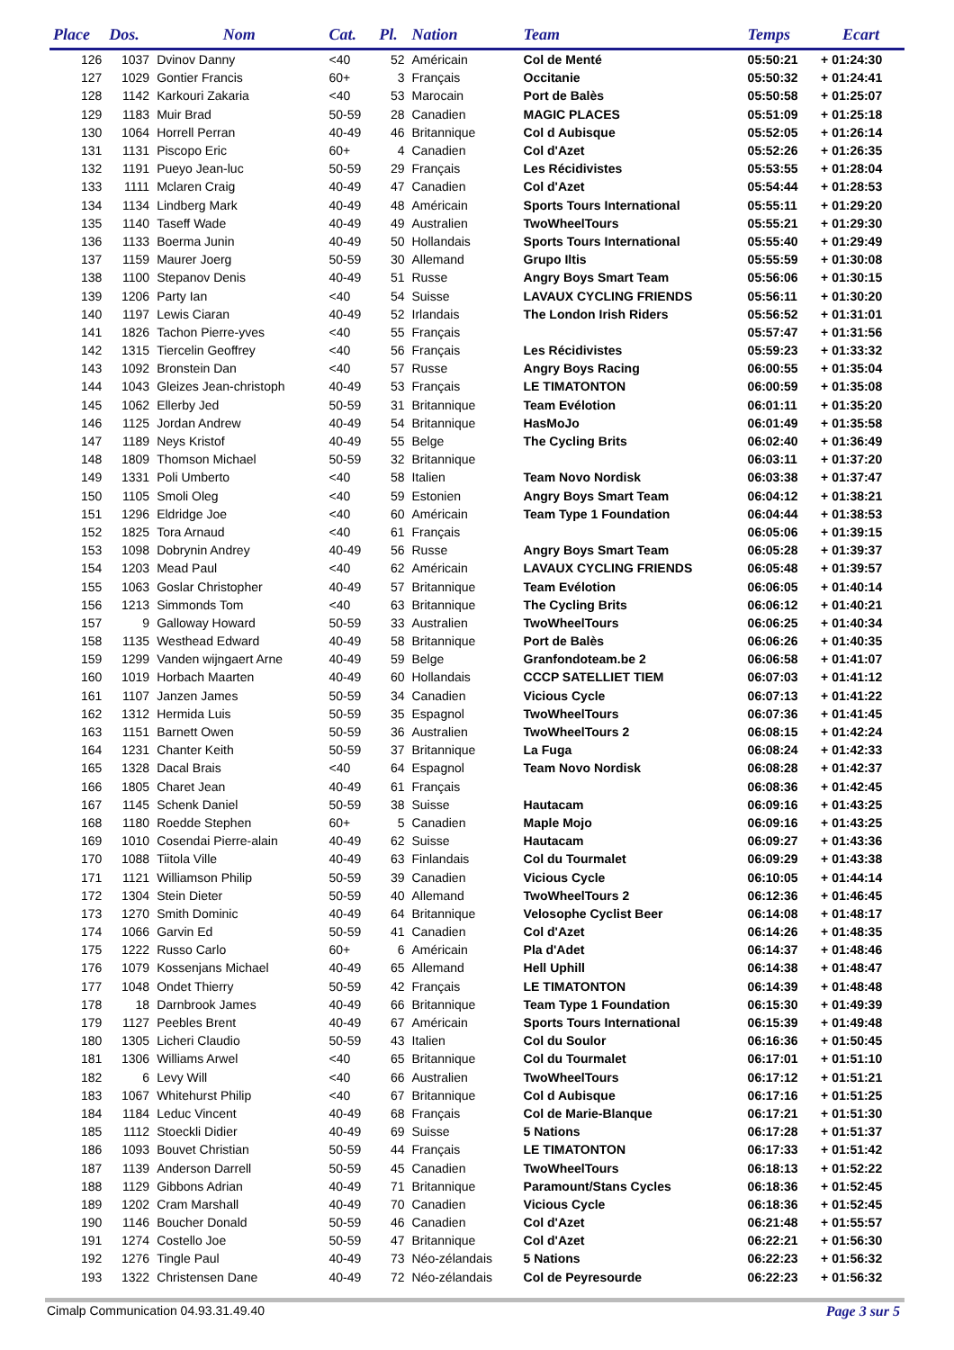| Place | Dos. | Nom | Cat. | Pl. | Nation | Team | Temps | Ecart |
| --- | --- | --- | --- | --- | --- | --- | --- | --- |
| 126 | 1037 | Dvinov Danny | <40 | 52 | Américain | Col de Menté | 05:50:21 | + 01:24:30 |
| 127 | 1029 | Gontier Francis | 60+ | 3 | Français | Occitanie | 05:50:32 | + 01:24:41 |
| 128 | 1142 | Karkouri Zakaria | <40 | 53 | Marocain | Port de Balès | 05:50:58 | + 01:25:07 |
| 129 | 1183 | Muir Brad | 50-59 | 28 | Canadien | MAGIC PLACES | 05:51:09 | + 01:25:18 |
| 130 | 1064 | Horrell Perran | 40-49 | 46 | Britannique | Col d Aubisque | 05:52:05 | + 01:26:14 |
| 131 | 1131 | Piscopo Eric | 60+ | 4 | Canadien | Col d'Azet | 05:52:26 | + 01:26:35 |
| 132 | 1191 | Pueyo Jean-luc | 50-59 | 29 | Français | Les Récidivistes | 05:53:55 | + 01:28:04 |
| 133 | 1111 | Mclaren Craig | 40-49 | 47 | Canadien | Col d'Azet | 05:54:44 | + 01:28:53 |
| 134 | 1134 | Lindberg Mark | 40-49 | 48 | Américain | Sports Tours International | 05:55:11 | + 01:29:20 |
| 135 | 1140 | Taseff Wade | 40-49 | 49 | Australien | TwoWheelTours | 05:55:21 | + 01:29:30 |
| 136 | 1133 | Boerma Junin | 40-49 | 50 | Hollandais | Sports Tours International | 05:55:40 | + 01:29:49 |
| 137 | 1159 | Maurer Joerg | 50-59 | 30 | Allemand | Grupo Iltis | 05:55:59 | + 01:30:08 |
| 138 | 1100 | Stepanov Denis | 40-49 | 51 | Russe | Angry Boys Smart Team | 05:56:06 | + 01:30:15 |
| 139 | 1206 | Party Ian | <40 | 54 | Suisse | LAVAUX CYCLING FRIENDS | 05:56:11 | + 01:30:20 |
| 140 | 1197 | Lewis Ciaran | 40-49 | 52 | Irlandais | The London Irish Riders | 05:56:52 | + 01:31:01 |
| 141 | 1826 | Tachon Pierre-yves | <40 | 55 | Français | | 05:57:47 | + 01:31:56 |
| 142 | 1315 | Tiercelin Geoffrey | <40 | 56 | Français | Les Récidivistes | 05:59:23 | + 01:33:32 |
| 143 | 1092 | Bronstein Dan | <40 | 57 | Russe | Angry Boys Racing | 06:00:55 | + 01:35:04 |
| 144 | 1043 | Gleizes Jean-christoph | 40-49 | 53 | Français | LE TIMATONTON | 06:00:59 | + 01:35:08 |
| 145 | 1062 | Ellerby Jed | 50-59 | 31 | Britannique | Team Evélotion | 06:01:11 | + 01:35:20 |
| 146 | 1125 | Jordan Andrew | 40-49 | 54 | Britannique | HasMoJo | 06:01:49 | + 01:35:58 |
| 147 | 1189 | Neys Kristof | 40-49 | 55 | Belge | The Cycling Brits | 06:02:40 | + 01:36:49 |
| 148 | 1809 | Thomson Michael | 50-59 | 32 | Britannique | | 06:03:11 | + 01:37:20 |
| 149 | 1331 | Poli Umberto | <40 | 58 | Italien | Team Novo Nordisk | 06:03:38 | + 01:37:47 |
| 150 | 1105 | Smoli Oleg | <40 | 59 | Estonien | Angry Boys Smart Team | 06:04:12 | + 01:38:21 |
| 151 | 1296 | Eldridge Joe | <40 | 60 | Américain | Team Type 1 Foundation | 06:04:44 | + 01:38:53 |
| 152 | 1825 | Tora Arnaud | <40 | 61 | Français | | 06:05:06 | + 01:39:15 |
| 153 | 1098 | Dobrynin Andrey | 40-49 | 56 | Russe | Angry Boys Smart Team | 06:05:28 | + 01:39:37 |
| 154 | 1203 | Mead Paul | <40 | 62 | Américain | LAVAUX CYCLING FRIENDS | 06:05:48 | + 01:39:57 |
| 155 | 1063 | Goslar Christopher | 40-49 | 57 | Britannique | Team Evélotion | 06:06:05 | + 01:40:14 |
| 156 | 1213 | Simmonds Tom | <40 | 63 | Britannique | The Cycling Brits | 06:06:12 | + 01:40:21 |
| 157 | 9 | Galloway Howard | 50-59 | 33 | Australien | TwoWheelTours | 06:06:25 | + 01:40:34 |
| 158 | 1135 | Westhead Edward | 40-49 | 58 | Britannique | Port de Balès | 06:06:26 | + 01:40:35 |
| 159 | 1299 | Vanden wijngaert Arne | 40-49 | 59 | Belge | Granfondoteam.be 2 | 06:06:58 | + 01:41:07 |
| 160 | 1019 | Horbach Maarten | 40-49 | 60 | Hollandais | CCCP SATELLIET TIEM | 06:07:03 | + 01:41:12 |
| 161 | 1107 | Janzen James | 50-59 | 34 | Canadien | Vicious Cycle | 06:07:13 | + 01:41:22 |
| 162 | 1312 | Hermida Luis | 50-59 | 35 | Espagnol | TwoWheelTours | 06:07:36 | + 01:41:45 |
| 163 | 1151 | Barnett Owen | 50-59 | 36 | Australien | TwoWheelTours 2 | 06:08:15 | + 01:42:24 |
| 164 | 1231 | Chanter Keith | 50-59 | 37 | Britannique | La Fuga | 06:08:24 | + 01:42:33 |
| 165 | 1328 | Dacal Brais | <40 | 64 | Espagnol | Team Novo Nordisk | 06:08:28 | + 01:42:37 |
| 166 | 1805 | Charet Jean | 40-49 | 61 | Français | | 06:08:36 | + 01:42:45 |
| 167 | 1145 | Schenk Daniel | 50-59 | 38 | Suisse | Hautacam | 06:09:16 | + 01:43:25 |
| 168 | 1180 | Roedde Stephen | 60+ | 5 | Canadien | Maple Mojo | 06:09:16 | + 01:43:25 |
| 169 | 1010 | Cosendai Pierre-alain | 40-49 | 62 | Suisse | Hautacam | 06:09:27 | + 01:43:36 |
| 170 | 1088 | Tiitola Ville | 40-49 | 63 | Finlandais | Col du Tourmalet | 06:09:29 | + 01:43:38 |
| 171 | 1121 | Williamson Philip | 50-59 | 39 | Canadien | Vicious Cycle | 06:10:05 | + 01:44:14 |
| 172 | 1304 | Stein Dieter | 50-59 | 40 | Allemand | TwoWheelTours 2 | 06:12:36 | + 01:46:45 |
| 173 | 1270 | Smith Dominic | 40-49 | 64 | Britannique | Velosophe Cyclist Beer | 06:14:08 | + 01:48:17 |
| 174 | 1066 | Garvin Ed | 50-59 | 41 | Canadien | Col d'Azet | 06:14:26 | + 01:48:35 |
| 175 | 1222 | Russo Carlo | 60+ | 6 | Américain | Pla d'Adet | 06:14:37 | + 01:48:46 |
| 176 | 1079 | Kossenjans Michael | 40-49 | 65 | Allemand | Hell Uphill | 06:14:38 | + 01:48:47 |
| 177 | 1048 | Ondet Thierry | 50-59 | 42 | Français | LE TIMATONTON | 06:14:39 | + 01:48:48 |
| 178 | 18 | Darnbrook James | 40-49 | 66 | Britannique | Team Type 1 Foundation | 06:15:30 | + 01:49:39 |
| 179 | 1127 | Peebles Brent | 40-49 | 67 | Américain | Sports Tours International | 06:15:39 | + 01:49:48 |
| 180 | 1305 | Licheri Claudio | 50-59 | 43 | Italien | Col du Soulor | 06:16:36 | + 01:50:45 |
| 181 | 1306 | Williams Arwel | <40 | 65 | Britannique | Col du Tourmalet | 06:17:01 | + 01:51:10 |
| 182 | 6 | Levy Will | <40 | 66 | Australien | TwoWheelTours | 06:17:12 | + 01:51:21 |
| 183 | 1067 | Whitehurst Philip | <40 | 67 | Britannique | Col d Aubisque | 06:17:16 | + 01:51:25 |
| 184 | 1184 | Leduc Vincent | 40-49 | 68 | Français | Col de Marie-Blanque | 06:17:21 | + 01:51:30 |
| 185 | 1112 | Stoeckli Didier | 40-49 | 69 | Suisse | 5 Nations | 06:17:28 | + 01:51:37 |
| 186 | 1093 | Bouvet Christian | 50-59 | 44 | Français | LE TIMATONTON | 06:17:33 | + 01:51:42 |
| 187 | 1139 | Anderson Darrell | 50-59 | 45 | Canadien | TwoWheelTours | 06:18:13 | + 01:52:22 |
| 188 | 1129 | Gibbons Adrian | 40-49 | 71 | Britannique | Paramount/Stans Cycles | 06:18:36 | + 01:52:45 |
| 189 | 1202 | Cram Marshall | 40-49 | 70 | Canadien | Vicious Cycle | 06:18:36 | + 01:52:45 |
| 190 | 1146 | Boucher Donald | 50-59 | 46 | Canadien | Col d'Azet | 06:21:48 | + 01:55:57 |
| 191 | 1274 | Costello Joe | 50-59 | 47 | Britannique | Col d'Azet | 06:22:21 | + 01:56:30 |
| 192 | 1276 | Tingle Paul | 40-49 | 73 | Néo-zélandais | 5 Nations | 06:22:23 | + 01:56:32 |
| 193 | 1322 | Christensen Dane | 40-49 | 72 | Néo-zélandais | Col de Peyresourde | 06:22:23 | + 01:56:32 |
Cimalp Communication 04.93.31.49.40 Page 3 sur 5